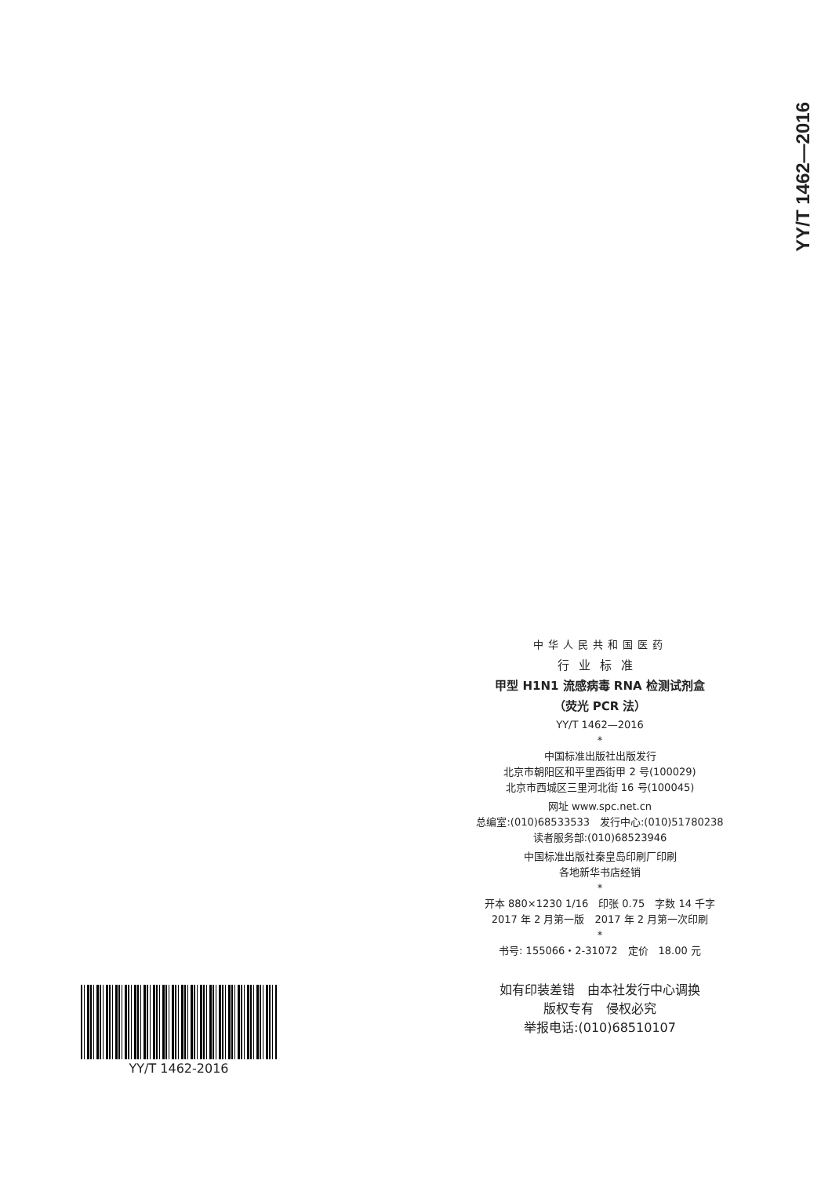YY/T 1462—2016
中华人民共和国医药
行业标准
甲型 H1N1 流感病毒 RNA 检测试剂盒
（荧光 PCR 法）
YY/T 1462—2016
*
中国标准出版社出版发行
北京市朝阳区和平里西街甲 2 号(100029)
北京市西城区三里河北街 16 号(100045)
网址 www.spc.net.cn
总编室:(010)68533533　发行中心:(010)51780238
读者服务部:(010)68523946
中国标准出版社秦皇岛印刷厂印刷
各地新华书店经销
*
开本 880×1230 1/16　印张 0.75　字数 14 千字
2017 年 2 月第一版　2017 年 2 月第一次印刷
*
书号: 155066・2-31072　定价　18.00 元
如有印装差错　由本社发行中心调换
版权专有　侵权必究
举报电话:(010)68510107
YY/T 1462-2016